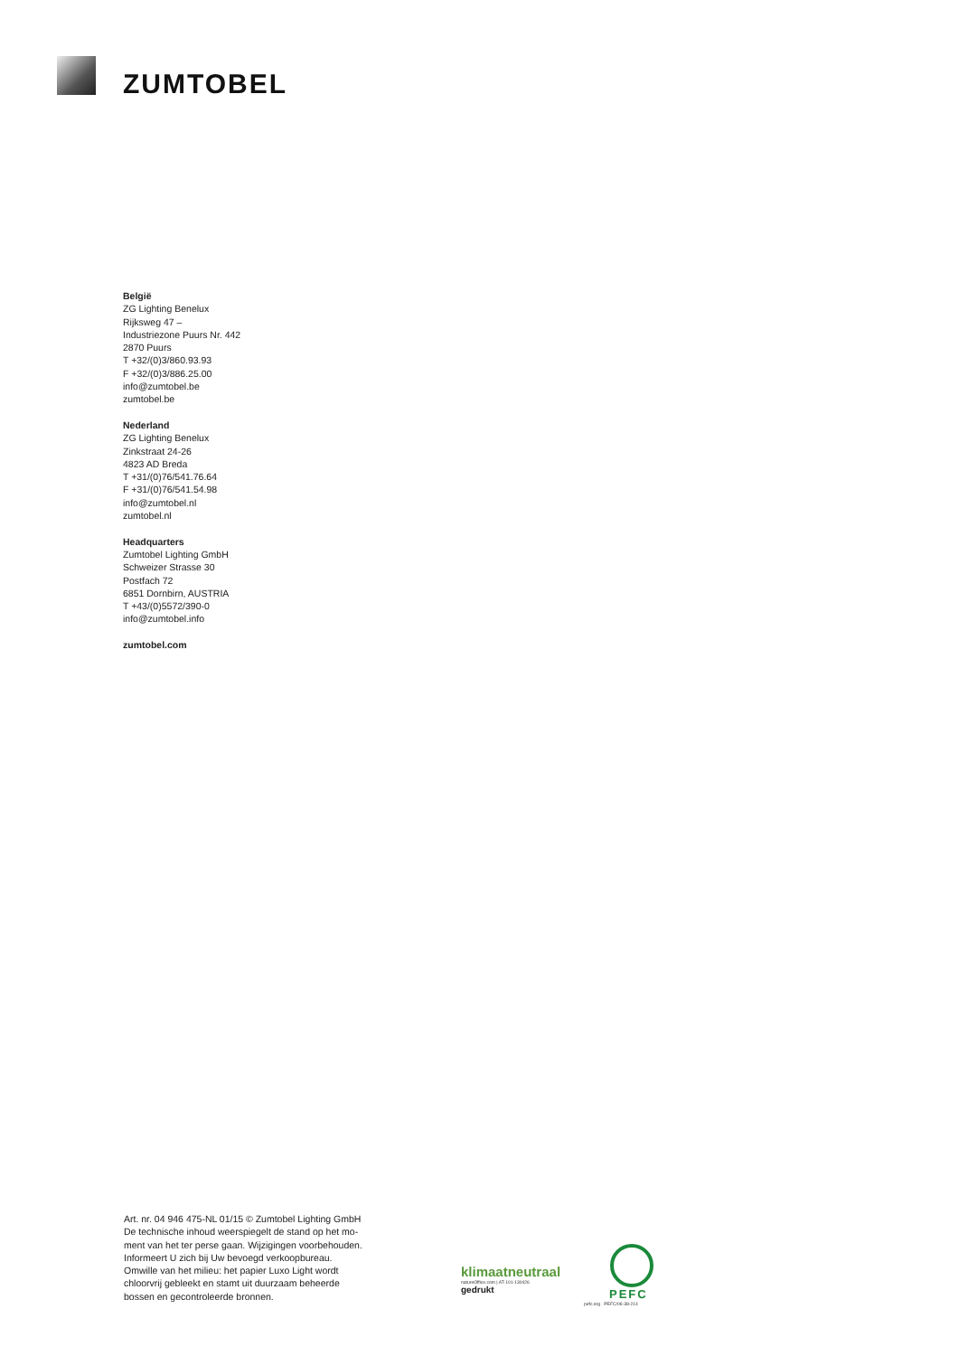ZUMTOBEL
België
ZG Lighting Benelux
Rijksweg 47 –
Industriezone Puurs Nr. 442
2870 Puurs
T +32/(0)3/860.93.93
F +32/(0)3/886.25.00
info@zumtobel.be
zumtobel.be
Nederland
ZG Lighting Benelux
Zinkstraat 24-26
4823 AD Breda
T +31/(0)76/541.76.64
F +31/(0)76/541.54.98
info@zumtobel.nl
zumtobel.nl
Headquarters
Zumtobel Lighting GmbH
Schweizer Strasse 30
Postfach 72
6851 Dornbirn, AUSTRIA
T +43/(0)5572/390-0
info@zumtobel.info
zumtobel.com
Art. nr. 04 946 475-NL 01/15 © Zumtobel Lighting GmbH
De technische inhoud weerspiegelt de stand op het mo-
ment van het ter perse gaan. Wijzigingen voorbehouden.
Informeert U zich bij Uw bevoegd verkoopbureau.
Omwille van het milieu: het papier Luxo Light wordt
chloorvrij gebleekt en stamt uit duurzaam beheerde
bossen en gecontroleerde bronnen.
klimaatneutraal
natureOffice.com | AT-101-130426
gedrukt
PEFC
pefc.org PEFC/06-38-214